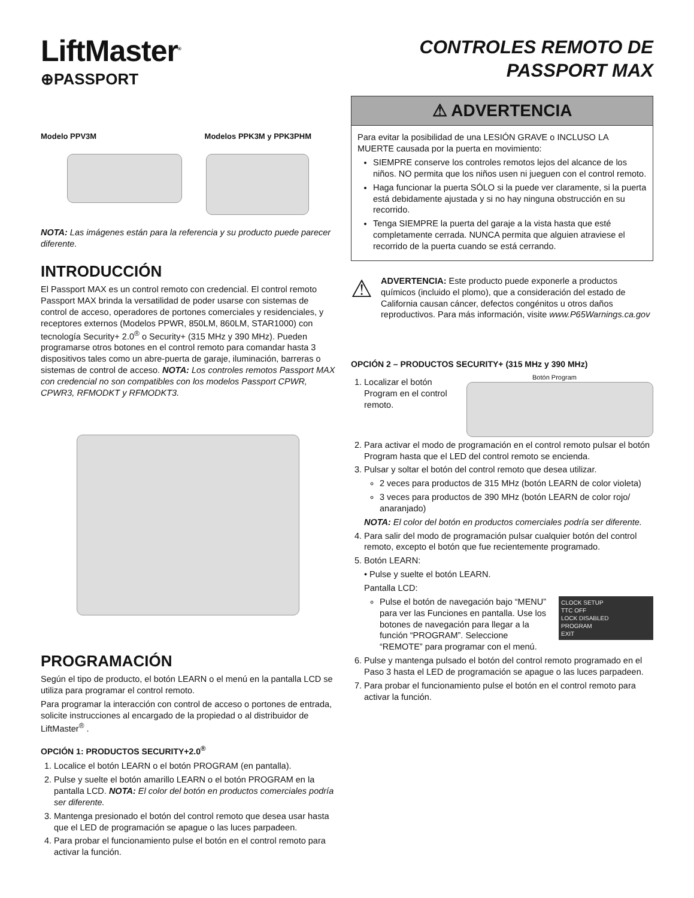LiftMaster<sup>®</sup>
⊕PASSPORT
CONTROLES REMOTO DE
PASSPORT MAX
Modelo PPV3M Modelos PPK3M y PPK3PHM
NOTA: Las imágenes están para la referencia y su producto puede parecer diferente.
INTRODUCCIÓN
El Passport MAX es un control remoto con credencial. El control remoto Passport MAX brinda la versatilidad de poder usarse con sistemas de control de acceso, operadores de portones comerciales y residenciales, y receptores externos (Modelos PPWR, 850LM, 860LM, STAR1000) con tecnología Security+ 2.0<sup>®</sup> o Security+ (315 MHz y 390 MHz). Pueden programarse otros botones en el control remoto para comandar hasta 3 dispositivos tales como un abre-puerta de garaje, iluminación, barreras o sistemas de control de acceso. NOTA: Los controles remotos Passport MAX con credencial no son compatibles con los modelos Passport CPWR, CPWR3, RFMODKT y RFMODKT3.
PROGRAMACIÓN
Según el tipo de producto, el botón LEARN o el menú en la pantalla LCD se utiliza para programar el control remoto.
Para programar la interacción con control de acceso o portones de entrada, solicite instrucciones al encargado de la propiedad o al distribuidor de LiftMaster<sup>®</sup> .
OPCIÓN 1: PRODUCTOS SECURITY+2.0<sup>®</sup>
1. Localice el botón LEARN o el botón PROGRAM (en pantalla).
2. Pulse y suelte el botón amarillo LEARN o el botón PROGRAM en la pantalla LCD. NOTA: El color del botón en productos comerciales podría ser diferente.
3. Mantenga presionado el botón del control remoto que desea usar hasta que el LED de programación se apague o las luces parpadeen.
4. Para probar el funcionamiento pulse el botón en el control remoto para activar la función.
⚠ ADVERTENCIA
Para evitar la posibilidad de una LESIÓN GRAVE o INCLUSO LA MUERTE causada por la puerta en movimiento:
SIEMPRE conserve los controles remotos lejos del alcance de los niños. NO permita que los niños usen ni jueguen con el control remoto.
Haga funcionar la puerta SÓLO si la puede ver claramente, si la puerta está debidamente ajustada y si no hay ninguna obstrucción en su recorrido.
Tenga SIEMPRE la puerta del garaje a la vista hasta que esté completamente cerrada. NUNCA permita que alguien atraviese el recorrido de la puerta cuando se está cerrando.
⚠
ADVERTENCIA: Este producto puede exponerle a productos químicos (incluido el plomo), que a consideración del estado de California causan cáncer, defectos congénitos u otros daños reproductivos. Para más información, visite www.P65Warnings.ca.gov
OPCIÓN 2 – PRODUCTOS SECURITY+ (315 MHz y 390 MHz)
1. Localizar el botón Program en el control remoto.
Botón Program
2. Para activar el modo de programación en el control remoto pulsar el botón Program hasta que el LED del control remoto se encienda.
3. Pulsar y soltar el botón del control remoto que desea utilizar.
2 veces para productos de 315 MHz (botón LEARN de color violeta)
3 veces para productos de 390 MHz (botón LEARN de color rojo/ anaranjado)
NOTA: El color del botón en productos comerciales podría ser diferente.
4. Para salir del modo de programación pulsar cualquier botón del control remoto, excepto el botón que fue recientemente programado.
5. Botón LEARN:
• Pulse y suelte el botón LEARN.
Pantalla LCD:
CLOCK SETUP
TTC OFF
LOCK DISABLED
PROGRAM
EXIT
Pulse el botón de navegación bajo “MENU” para ver las Funciones en pantalla. Use los botones de navegación para llegar a la función “PROGRAM”. Seleccione “REMOTE” para programar con el menú.
6. Pulse y mantenga pulsado el botón del control remoto programado en el Paso 3 hasta el LED de programación se apague o las luces parpadeen.
7. Para probar el funcionamiento pulse el botón en el control remoto para activar la función.